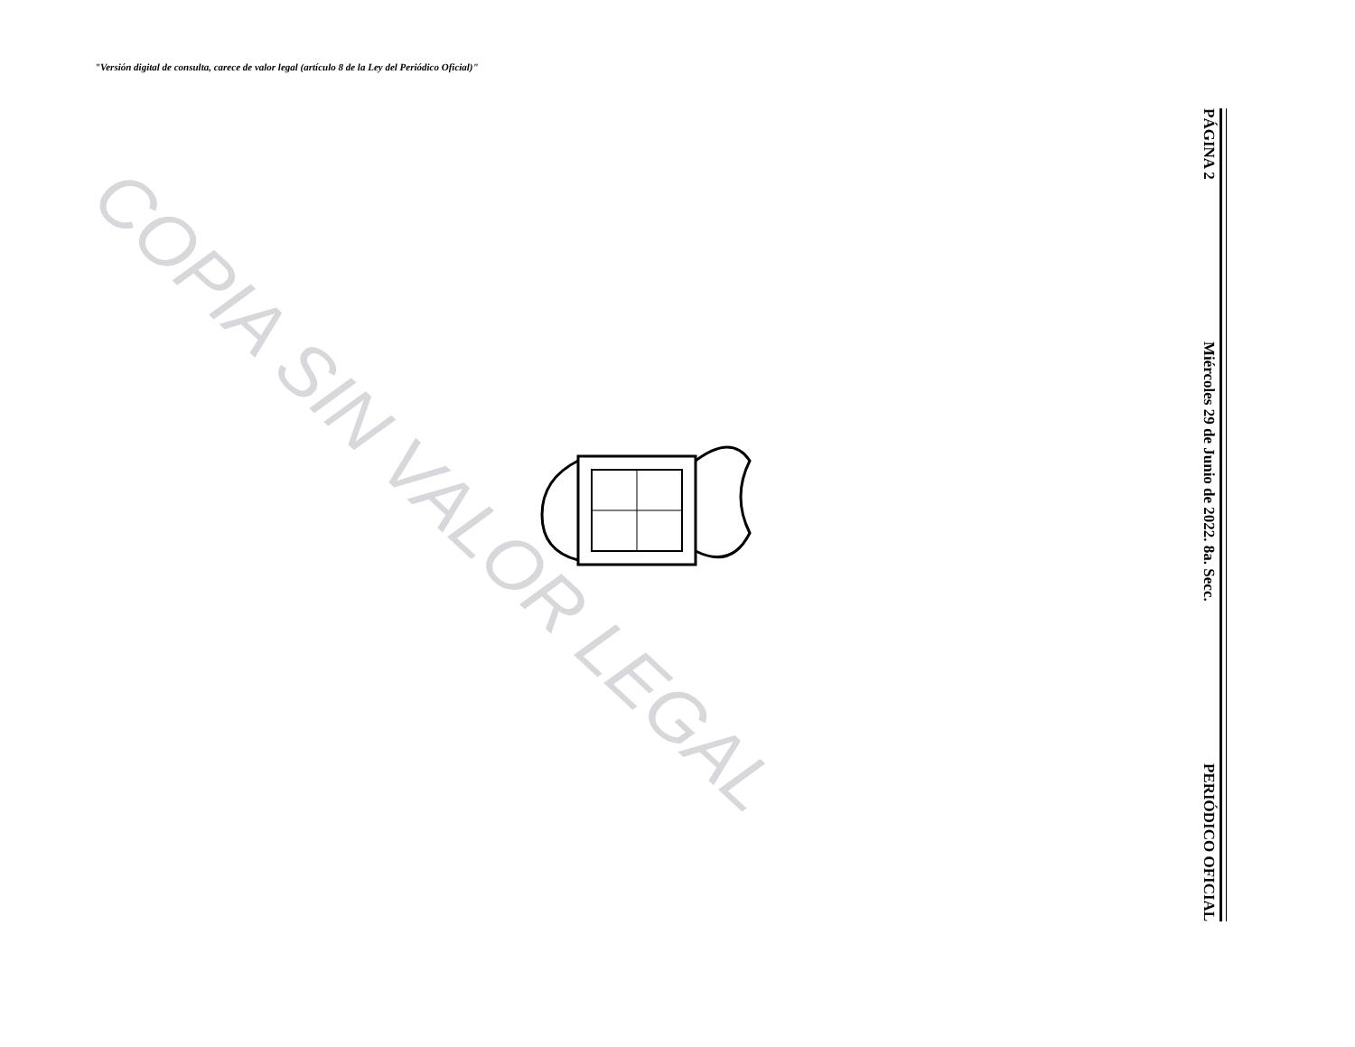"Versión digital de consulta, carece de valor legal (artículo 8 de la Ley del Periódico Oficial)"
COPIA SIN VALOR LEGAL
PÁGINA 2 Miércoles 29 de Junio de 2022. 8a. Secc. PERIÓDICO OFICIAL